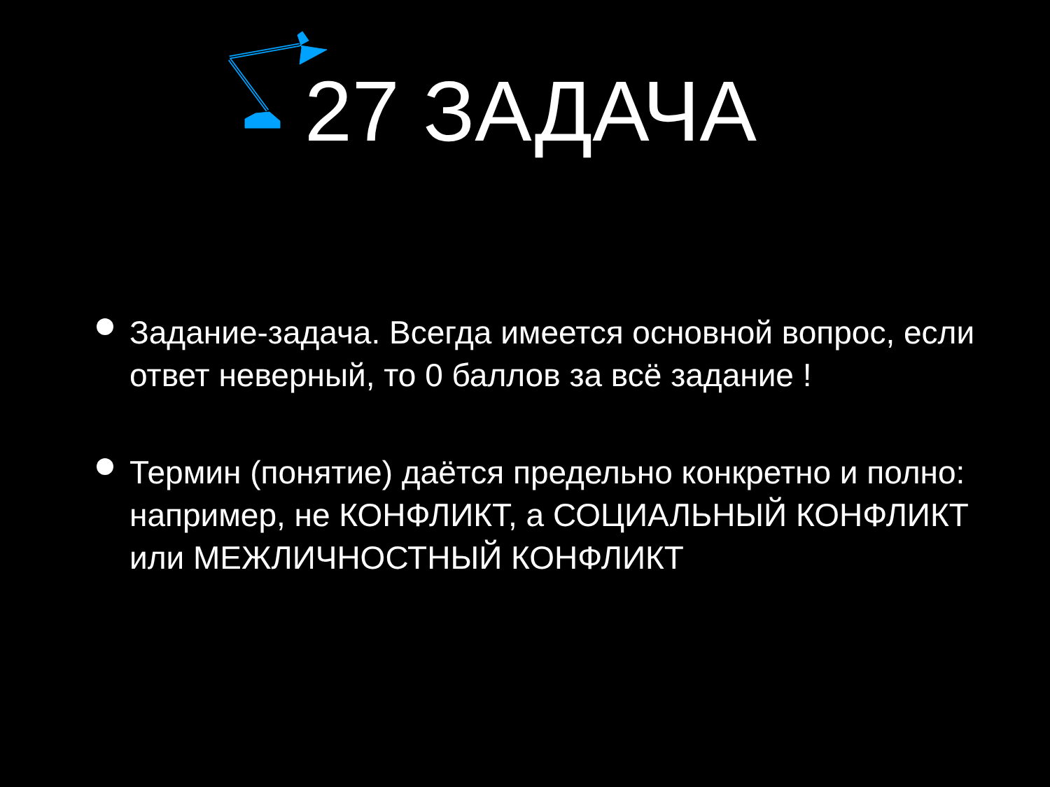27 ЗАДАЧА
Задание-задача. Всегда имеется основной вопрос, если ответ неверный, то 0 баллов за всё задание !
Термин (понятие) даётся предельно конкретно и полно: например, не КОНФЛИКТ, а СОЦИАЛЬНЫЙ КОНФЛИКТ или МЕЖЛИЧНОСТНЫЙ КОНФЛИКТ